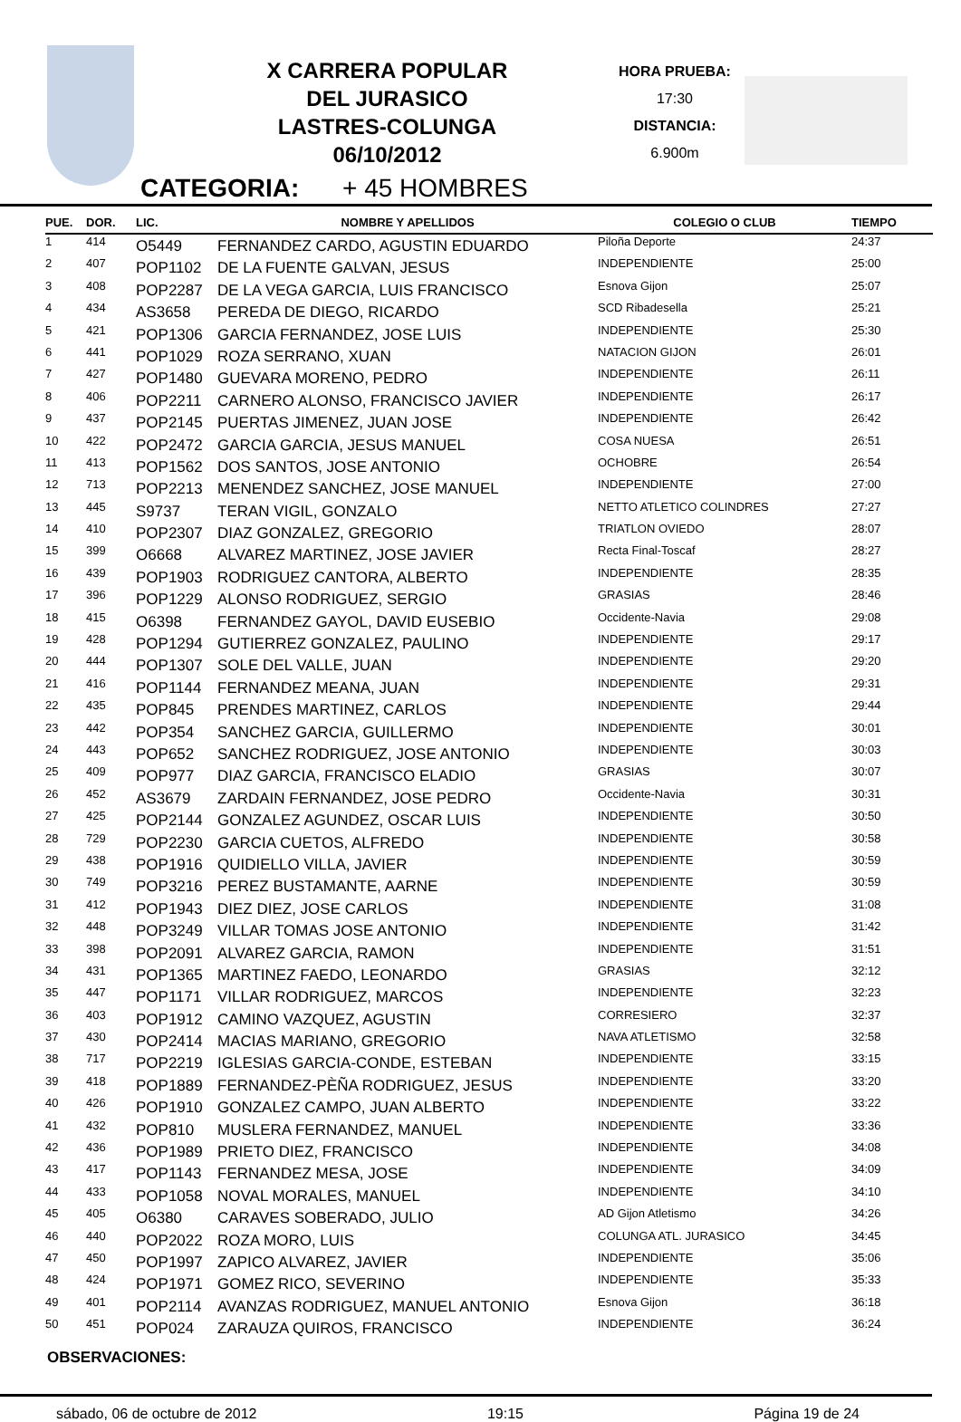X CARRERA POPULAR
DEL JURASICO
LASTRES-COLUNGA
06/10/2012
HORA PRUEBA:
17:30
DISTANCIA:
6.900m
CATEGORIA: + 45 HOMBRES
| PUE. | DOR. | LIC. | NOMBRE Y APELLIDOS | COLEGIO O CLUB | TIEMPO |
| --- | --- | --- | --- | --- | --- |
| 1 | 414 | O5449 | FERNANDEZ CARDO, AGUSTIN EDUARDO | Piloña Deporte | 24:37 |
| 2 | 407 | POP1102 | DE LA FUENTE GALVAN, JESUS | INDEPENDIENTE | 25:00 |
| 3 | 408 | POP2287 | DE LA VEGA GARCIA, LUIS FRANCISCO | Esnova Gijon | 25:07 |
| 4 | 434 | AS3658 | PEREDA DE DIEGO, RICARDO | SCD Ribadesella | 25:21 |
| 5 | 421 | POP1306 | GARCIA FERNANDEZ, JOSE LUIS | INDEPENDIENTE | 25:30 |
| 6 | 441 | POP1029 | ROZA SERRANO, XUAN | NATACION GIJON | 26:01 |
| 7 | 427 | POP1480 | GUEVARA MORENO, PEDRO | INDEPENDIENTE | 26:11 |
| 8 | 406 | POP2211 | CARNERO ALONSO, FRANCISCO JAVIER | INDEPENDIENTE | 26:17 |
| 9 | 437 | POP2145 | PUERTAS JIMENEZ, JUAN JOSE | INDEPENDIENTE | 26:42 |
| 10 | 422 | POP2472 | GARCIA GARCIA, JESUS MANUEL | COSA NUESA | 26:51 |
| 11 | 413 | POP1562 | DOS SANTOS, JOSE ANTONIO | OCHOBRE | 26:54 |
| 12 | 713 | POP2213 | MENENDEZ SANCHEZ, JOSE MANUEL | INDEPENDIENTE | 27:00 |
| 13 | 445 | S9737 | TERAN VIGIL, GONZALO | NETTO ATLETICO COLINDRES | 27:27 |
| 14 | 410 | POP2307 | DIAZ GONZALEZ, GREGORIO | TRIATLON OVIEDO | 28:07 |
| 15 | 399 | O6668 | ALVAREZ MARTINEZ, JOSE JAVIER | Recta Final-Toscaf | 28:27 |
| 16 | 439 | POP1903 | RODRIGUEZ CANTORA, ALBERTO | INDEPENDIENTE | 28:35 |
| 17 | 396 | POP1229 | ALONSO RODRIGUEZ, SERGIO | GRASIAS | 28:46 |
| 18 | 415 | O6398 | FERNANDEZ GAYOL, DAVID EUSEBIO | Occidente-Navia | 29:08 |
| 19 | 428 | POP1294 | GUTIERREZ GONZALEZ, PAULINO | INDEPENDIENTE | 29:17 |
| 20 | 444 | POP1307 | SOLE DEL VALLE, JUAN | INDEPENDIENTE | 29:20 |
| 21 | 416 | POP1144 | FERNANDEZ MEANA, JUAN | INDEPENDIENTE | 29:31 |
| 22 | 435 | POP845 | PRENDES MARTINEZ, CARLOS | INDEPENDIENTE | 29:44 |
| 23 | 442 | POP354 | SANCHEZ GARCIA, GUILLERMO | INDEPENDIENTE | 30:01 |
| 24 | 443 | POP652 | SANCHEZ RODRIGUEZ, JOSE ANTONIO | INDEPENDIENTE | 30:03 |
| 25 | 409 | POP977 | DIAZ GARCIA, FRANCISCO ELADIO | GRASIAS | 30:07 |
| 26 | 452 | AS3679 | ZARDAIN FERNANDEZ, JOSE PEDRO | Occidente-Navia | 30:31 |
| 27 | 425 | POP2144 | GONZALEZ AGUNDEZ, OSCAR LUIS | INDEPENDIENTE | 30:50 |
| 28 | 729 | POP2230 | GARCIA CUETOS, ALFREDO | INDEPENDIENTE | 30:58 |
| 29 | 438 | POP1916 | QUIDIELLO VILLA, JAVIER | INDEPENDIENTE | 30:59 |
| 30 | 749 | POP3216 | PEREZ BUSTAMANTE, AARNE | INDEPENDIENTE | 30:59 |
| 31 | 412 | POP1943 | DIEZ DIEZ, JOSE CARLOS | INDEPENDIENTE | 31:08 |
| 32 | 448 | POP3249 | VILLAR TOMAS JOSE ANTONIO | INDEPENDIENTE | 31:42 |
| 33 | 398 | POP2091 | ALVAREZ GARCIA, RAMON | INDEPENDIENTE | 31:51 |
| 34 | 431 | POP1365 | MARTINEZ FAEDO, LEONARDO | GRASIAS | 32:12 |
| 35 | 447 | POP1171 | VILLAR RODRIGUEZ, MARCOS | INDEPENDIENTE | 32:23 |
| 36 | 403 | POP1912 | CAMINO VAZQUEZ, AGUSTIN | CORRESIERO | 32:37 |
| 37 | 430 | POP2414 | MACIAS MARIANO, GREGORIO | NAVA ATLETISMO | 32:58 |
| 38 | 717 | POP2219 | IGLESIAS GARCIA-CONDE, ESTEBAN | INDEPENDIENTE | 33:15 |
| 39 | 418 | POP1889 | FERNANDEZ-PÈÑA RODRIGUEZ, JESUS | INDEPENDIENTE | 33:20 |
| 40 | 426 | POP1910 | GONZALEZ CAMPO, JUAN ALBERTO | INDEPENDIENTE | 33:22 |
| 41 | 432 | POP810 | MUSLERA FERNANDEZ, MANUEL | INDEPENDIENTE | 33:36 |
| 42 | 436 | POP1989 | PRIETO DIEZ, FRANCISCO | INDEPENDIENTE | 34:08 |
| 43 | 417 | POP1143 | FERNANDEZ MESA, JOSE | INDEPENDIENTE | 34:09 |
| 44 | 433 | POP1058 | NOVAL MORALES, MANUEL | INDEPENDIENTE | 34:10 |
| 45 | 405 | O6380 | CARAVES SOBERADO, JULIO | AD Gijon Atletismo | 34:26 |
| 46 | 440 | POP2022 | ROZA MORO, LUIS | COLUNGA ATL. JURASICO | 34:45 |
| 47 | 450 | POP1997 | ZAPICO ALVAREZ, JAVIER | INDEPENDIENTE | 35:06 |
| 48 | 424 | POP1971 | GOMEZ RICO, SEVERINO | INDEPENDIENTE | 35:33 |
| 49 | 401 | POP2114 | AVANZAS RODRIGUEZ, MANUEL ANTONIO | Esnova Gijon | 36:18 |
| 50 | 451 | POP024 | ZARAUZA QUIROS, FRANCISCO | INDEPENDIENTE | 36:24 |
OBSERVACIONES:
sábado, 06 de octubre de 2012 19:15 Página 19 de 24